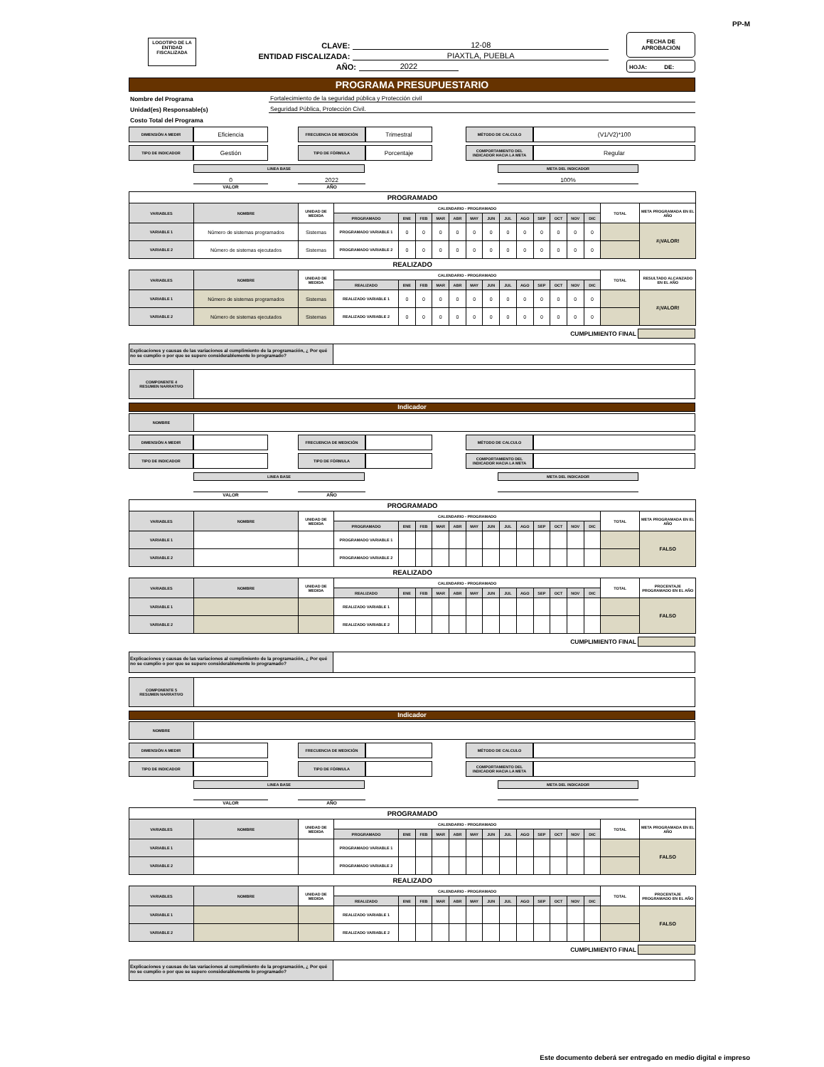PP-M
LOGOTIPO DE LA ENTIDAD FISCALIZADA
CLAVE: 12-08
ENTIDAD FISCALIZADA: PIAXTLA, PUEBLA
AÑO: 2022
FECHA DE APROBACIÓN
HOJA: DE:
PROGRAMA PRESUPUESTARIO
Nombre del Programa Fortalecimiento de la seguridad pública y Protección civil
Unidad(es) Responsable(s) Seguridad Pública, Protección Civil.
Costo Total del Programa
DIMENSIÓN A MEDIR
Eficiencia
FRECUENCIA DE MEDICIÓN
Trimestral
MÉTODO DE CALCULO
(V1/V2)*100
TIPO DE INDICADOR
Gestión
TIPO DE FÓRMULA
Porcentaje
COMPORTAMIENTO DEL INDICADOR HACIA LA META
Regular
LINEA BASE META DEL INDICADOR
0
2022
100%
VALOR AÑO
| PROGRAMADO | | | | | | | | | | | | | | | | | |
| VARIABLES | NOMBRE | UNIDAD DE MEDIDA | CALENDARIO - PROGRAMADO | | | | | | | | | | | | | TOTAL | META PROGRAMADA EN EL AÑO |
| | | | PROGRAMADO | ENE | FEB | MAR | ABR | MAY | JUN | JUL | AGO | SEP | OCT | NOV | DIC | | |
| VARIABLE 1 | Número de sistemas programados | Sistemas | PROGRAMADO VARIABLE 1 | 0 | 0 | 0 | 0 | 0 | 0 | 0 | 0 | 0 | 0 | 0 | 0 | | #¡VALOR! |
| VARIABLE 2 | Número de sistemas ejecutados | Sistemas | PROGRAMADO VARIABLE 2 | 0 | 0 | 0 | 0 | 0 | 0 | 0 | 0 | 0 | 0 | 0 | 0 | | |
| REALIZADO | | | | | | | | | | | | | | | | | |
| VARIABLES | NOMBRE | UNIDAD DE MEDIDA | CALENDARIO - PROGRAMADO | | | | | | | | | | | | | TOTAL | RESULTADO ALCANZADO EN EL AÑO |
| | | | REALIZADO | ENE | FEB | MAR | ABR | MAY | JUN | JUL | AGO | SEP | OCT | NOV | DIC | | |
| VARIABLE 1 | Número de sistemas programados | Sistemas | REALIZADO VARIABLE 1 | 0 | 0 | 0 | 0 | 0 | 0 | 0 | 0 | 0 | 0 | 0 | 0 | | #¡VALOR! |
| VARIABLE 2 | Número de sistemas ejecutados | Sistemas | REALIZADO VARIABLE 2 | 0 | 0 | 0 | 0 | 0 | 0 | 0 | 0 | 0 | 0 | 0 | 0 | | |
CUMPLIMIENTO FINAL
Explicaciones y causas de las variaciones al cumplimiento de la programación, ¿ Por qué no se cumplio o por que se supero considerablemente lo programado?
COMPONENTE 4
RESUMEN NARRATIVO
Indicador
NOMBRE
DIMENSIÓN A MEDIR FRECUENCIA DE MEDICIÓN MÉTODO DE CALCULO
TIPO DE INDICADOR TIPO DE FÓRMULA COMPORTAMIENTO DEL INDICADOR HACIA LA META
LINEA BASE META DEL INDICADOR
VALOR AÑO
| PROGRAMADO | | | | | | | | | | | | | | | | | |
| VARIABLES | NOMBRE | UNIDAD DE MEDIDA | CALENDARIO - PROGRAMADO | | | | | | | | | | | | | TOTAL | META PROGRAMADA EN EL AÑO |
| | | | PROGRAMADO | ENE | FEB | MAR | ABR | MAY | JUN | JUL | AGO | SEP | OCT | NOV | DIC | | |
| VARIABLE 1 | | | PROGRAMADO VARIABLE 1 | | | | | | | | | | | | | | FALSO |
| VARIABLE 2 | | | PROGRAMADO VARIABLE 2 | | | | | | | | | | | | | | |
| REALIZADO | | | | | | | | | | | | | | | | | |
| VARIABLES | NOMBRE | UNIDAD DE MEDIDA | CALENDARIO - PROGRAMADO | | | | | | | | | | | | | TOTAL | PROCENTAJE PROGRAMADO EN EL AÑO |
| | | | REALIZADO | ENE | FEB | MAR | ABR | MAY | JUN | JUL | AGO | SEP | OCT | NOV | DIC | | |
| VARIABLE 1 | | | REALIZADO VARIABLE 1 | | | | | | | | | | | | | | FALSO |
| VARIABLE 2 | | | REALIZADO VARIABLE 2 | | | | | | | | | | | | | | |
CUMPLIMIENTO FINAL
Explicaciones y causas de las variaciones al cumplimiento de la programación, ¿ Por qué no se cumplio o por que se supero considerablemente lo programado?
COMPONENTE 5
RESUMEN NARRATIVO
Indicador
NOMBRE
DIMENSIÓN A MEDIR FRECUENCIA DE MEDICIÓN MÉTODO DE CALCULO
TIPO DE INDICADOR TIPO DE FÓRMULA COMPORTAMIENTO DEL INDICADOR HACIA LA META
LINEA BASE META DEL INDICADOR
VALOR AÑO
| PROGRAMADO | | | | | | | | | | | | | | | | | |
| VARIABLES | NOMBRE | UNIDAD DE MEDIDA | CALENDARIO - PROGRAMADO | | | | | | | | | | | | | TOTAL | META PROGRAMADA EN EL AÑO |
| | | | PROGRAMADO | ENE | FEB | MAR | ABR | MAY | JUN | JUL | AGO | SEP | OCT | NOV | DIC | | |
| VARIABLE 1 | | | PROGRAMADO VARIABLE 1 | | | | | | | | | | | | | | FALSO |
| VARIABLE 2 | | | PROGRAMADO VARIABLE 2 | | | | | | | | | | | | | | |
| REALIZADO | | | | | | | | | | | | | | | | | |
| VARIABLES | NOMBRE | UNIDAD DE MEDIDA | CALENDARIO - PROGRAMADO | | | | | | | | | | | | | TOTAL | PROCENTAJE PROGRAMADO EN EL AÑO |
| | | | REALIZADO | ENE | FEB | MAR | ABR | MAY | JUN | JUL | AGO | SEP | OCT | NOV | DIC | | |
| VARIABLE 1 | | | REALIZADO VARIABLE 1 | | | | | | | | | | | | | | FALSO |
| VARIABLE 2 | | | REALIZADO VARIABLE 2 | | | | | | | | | | | | | | |
CUMPLIMIENTO FINAL
Explicaciones y causas de las variaciones al cumplimiento de la programación, ¿ Por qué no se cumplio o por que se supero considerablemente lo programado?
Este documento deberá ser entregado en medio digital e impreso